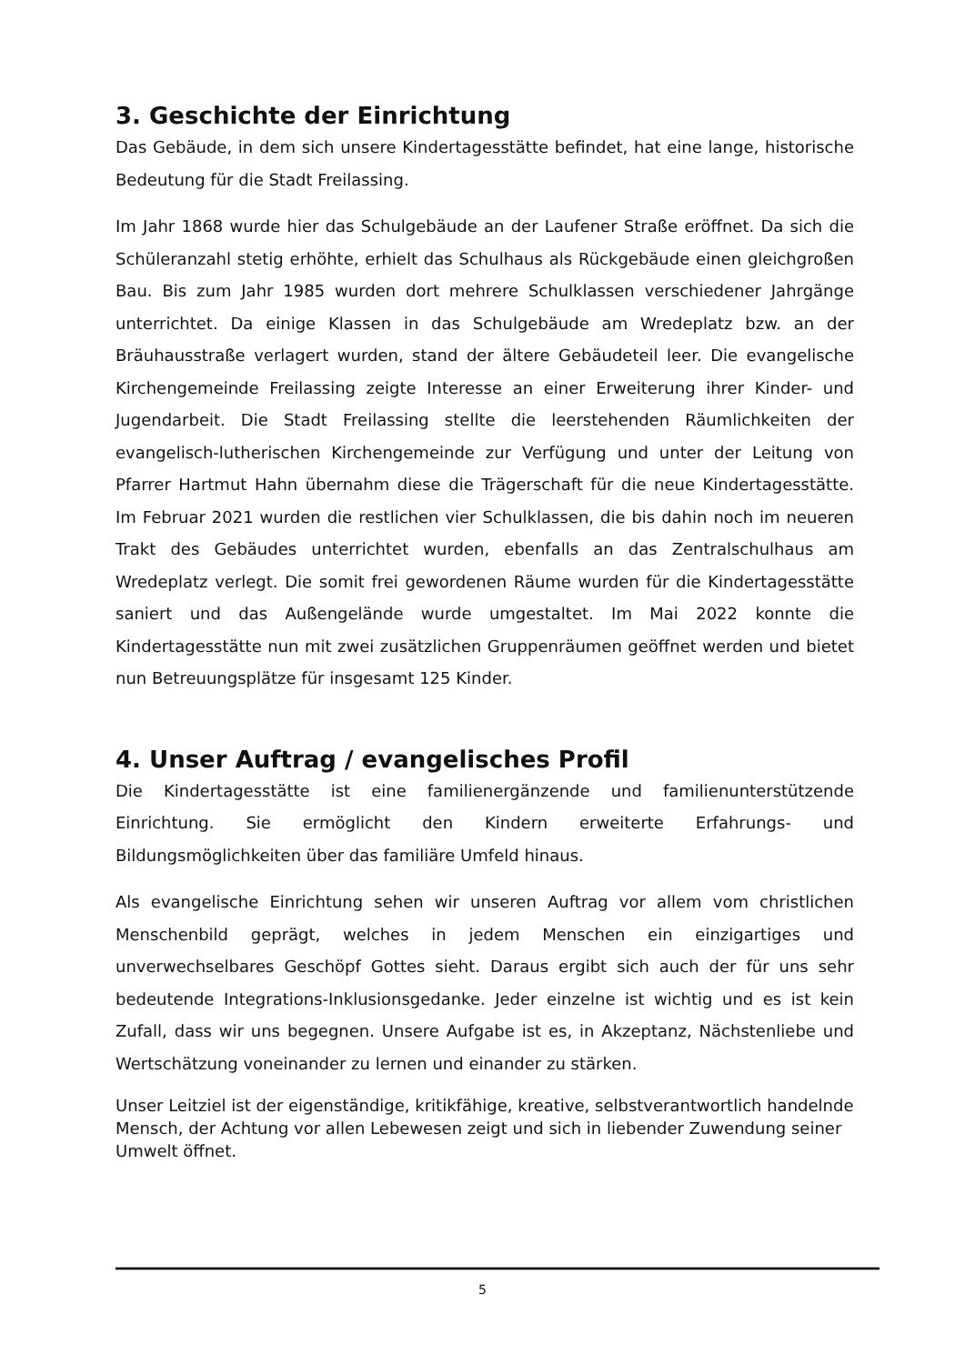3. Geschichte der Einrichtung
Das Gebäude, in dem sich unsere Kindertagesstätte befindet, hat eine lange, historische Bedeutung für die Stadt Freilassing.
Im Jahr 1868 wurde hier das Schulgebäude an der Laufener Straße eröffnet. Da sich die Schüleranzahl stetig erhöhte, erhielt das Schulhaus als Rückgebäude einen gleichgroßen Bau. Bis zum Jahr 1985 wurden dort mehrere Schulklassen verschiedener Jahrgänge unterrichtet. Da einige Klassen in das Schulgebäude am Wredeplatz bzw. an der Bräuhausstraße verlagert wurden, stand der ältere Gebäudeteil leer. Die evangelische Kirchengemeinde Freilassing zeigte Interesse an einer Erweiterung ihrer Kinder- und Jugendarbeit. Die Stadt Freilassing stellte die leerstehenden Räumlichkeiten der evangelisch-lutherischen Kirchengemeinde zur Verfügung und unter der Leitung von Pfarrer Hartmut Hahn übernahm diese die Trägerschaft für die neue Kindertagesstätte. Im Februar 2021 wurden die restlichen vier Schulklassen, die bis dahin noch im neueren Trakt des Gebäudes unterrichtet wurden, ebenfalls an das Zentralschulhaus am Wredeplatz verlegt. Die somit frei gewordenen Räume wurden für die Kindertagesstätte saniert und das Außengelände wurde umgestaltet. Im Mai 2022 konnte die Kindertagesstätte nun mit zwei zusätzlichen Gruppenräumen geöffnet werden und bietet nun Betreuungsplätze für insgesamt 125 Kinder.
4. Unser Auftrag / evangelisches Profil
Die Kindertagesstätte ist eine familienergänzende und familienunterstützende Einrichtung. Sie ermöglicht den Kindern erweiterte Erfahrungs- und Bildungsmöglichkeiten über das familiäre Umfeld hinaus.
Als evangelische Einrichtung sehen wir unseren Auftrag vor allem vom christlichen Menschenbild geprägt, welches in jedem Menschen ein einzigartiges und unverwechselbares Geschöpf Gottes sieht. Daraus ergibt sich auch der für uns sehr bedeutende Integrations-Inklusionsgedanke. Jeder einzelne ist wichtig und es ist kein Zufall, dass wir uns begegnen. Unsere Aufgabe ist es, in Akzeptanz, Nächstenliebe und Wertschätzung voneinander zu lernen und einander zu stärken.
Unser Leitziel ist der eigenständige, kritikfähige, kreative, selbstverantwortlich handelnde Mensch, der Achtung vor allen Lebewesen zeigt und sich in liebender Zuwendung seiner Umwelt öffnet.
5